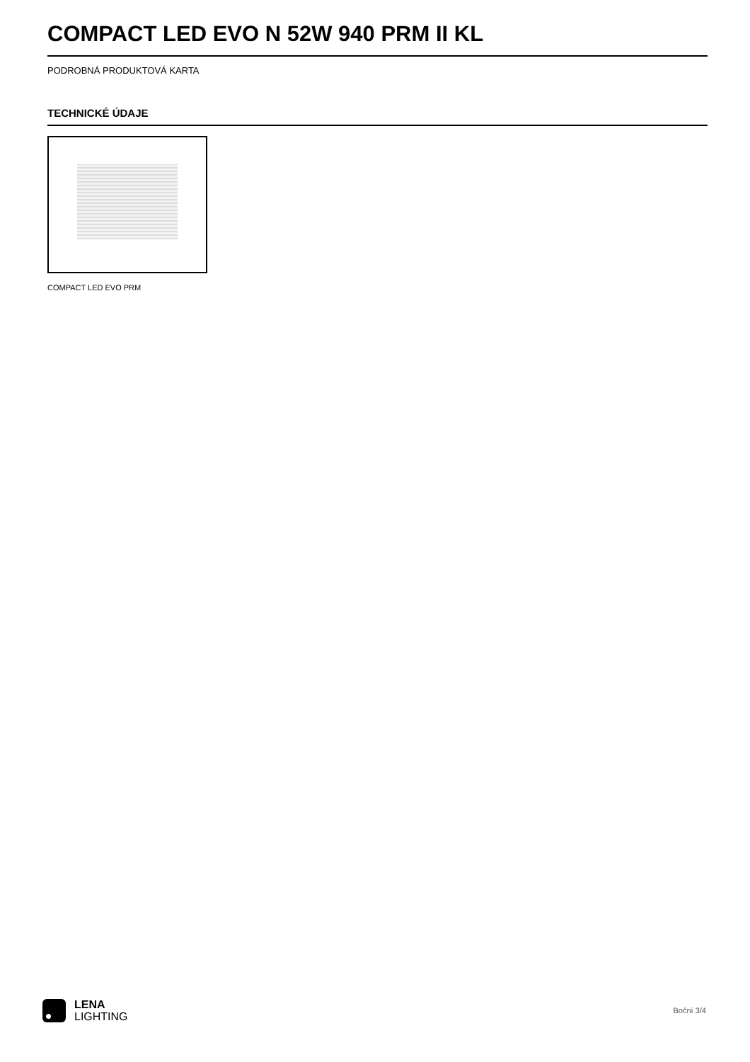COMPACT LED EVO N 52W 940 PRM II KL
PODROBNÁ PRODUKTOVÁ KARTA
TECHNICKÉ ÚDAJE
COMPACT LED EVO PRM
LENA
LIGHTING
Boční 3/4